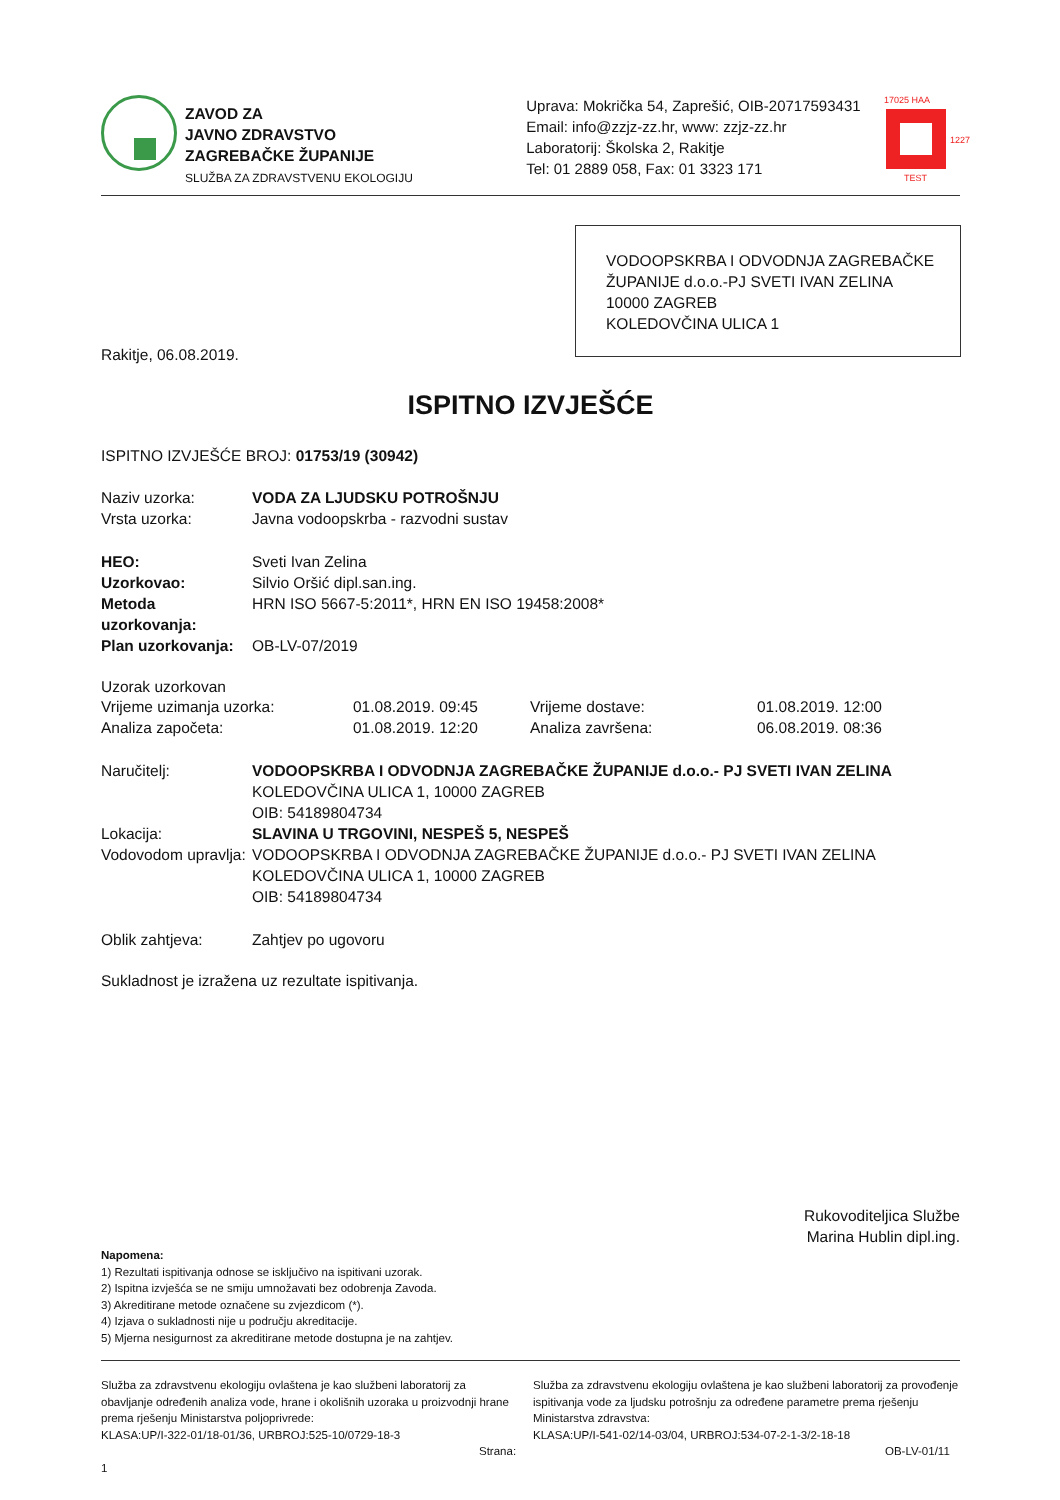ZAVOD ZA
JAVNO ZDRAVSTVO
ZAGREBAČKE ŽUPANIJE
SLUŽBA ZA ZDRAVSTVENU EKOLOGIJU
Uprava: Mokrička 54, Zaprešić, OIB-20717593431
Email: info@zzjz-zz.hr, www: zzjz-zz.hr
Laboratorij: Školska 2, Rakitje
Tel: 01 2889 058, Fax: 01 3323 171
17025 HAA
TEST
1227
VODOOPSKRBA I ODVODNJA ZAGREBAČKE ŽUPANIJE d.o.o.-PJ SVETI IVAN ZELINA
10000 ZAGREB
KOLEDOVČINA ULICA 1
Rakitje, 06.08.2019.
ISPITNO IZVJEŠĆE
ISPITNO IZVJEŠĆE BROJ: 01753/19 (30942)
Naziv uzorka: VODA ZA LJUDSKU POTROŠNJU
Vrsta uzorka:
Javna vodoopskrba - razvodni sustav
HEO:
Sveti Ivan Zelina
Uzorkovao:
Silvio Oršić dipl.san.ing.
Metoda uzorkovanja:
HRN ISO 5667-5:2011*, HRN EN ISO 19458:2008*
Plan uzorkovanja:
OB-LV-07/2019
Uzorak uzorkovan
Vrijeme uzimanja uzorka: 01.08.2019. 09:45 Vrijeme dostave: 01.08.2019. 12:00
Analiza započeta: 01.08.2019. 12:20 Analiza završena: 06.08.2019. 08:36
Naručitelj: VODOOPSKRBA I ODVODNJA ZAGREBAČKE ŽUPANIJE d.o.o.- PJ SVETI IVAN ZELINA
KOLEDOVČINA ULICA 1, 10000 ZAGREB
OIB: 54189804734
Lokacija: SLAVINA U TRGOVINI, NESPEŠ 5, NESPEŠ
Vodovodom upravlja:
VODOOPSKRBA I ODVODNJA ZAGREBAČKE ŽUPANIJE d.o.o.- PJ SVETI IVAN ZELINA
KOLEDOVČINA ULICA 1, 10000 ZAGREB
OIB: 54189804734
Oblik zahtjeva:
Zahtjev po ugovoru
Sukladnost je izražena uz rezultate ispitivanja.
Rukovoditeljica Službe
Marina Hublin dipl.ing.
Napomena:
1) Rezultati ispitivanja odnose se isključivo na ispitivani uzorak.
2) Ispitna izvješća se ne smiju umnožavati bez odobrenja Zavoda.
3) Akreditirane metode označene su zvjezdicom (*).
4) Izjava o sukladnosti nije u području akreditacije.
5) Mjerna nesigurnost za akreditirane metode dostupna je na zahtjev.
Služba za zdravstvenu ekologiju ovlaštena je kao službeni laboratorij za obavljanje određenih analiza vode, hrane i okolišnih uzoraka u proizvodnji hrane prema rješenju Ministarstva poljoprivrede:
KLASA:UP/I-322-01/18-01/36, URBROJ:525-10/0729-18-3
Strana: 1
Služba za zdravstvenu ekologiju ovlaštena je kao službeni laboratorij za provođenje ispitivanja vode za ljudsku potrošnju za određene parametre prema rješenju Ministarstva zdravstva:
KLASA:UP/I-541-02/14-03/04, URBROJ:534-07-2-1-3/2-18-18
OB-LV-01/11